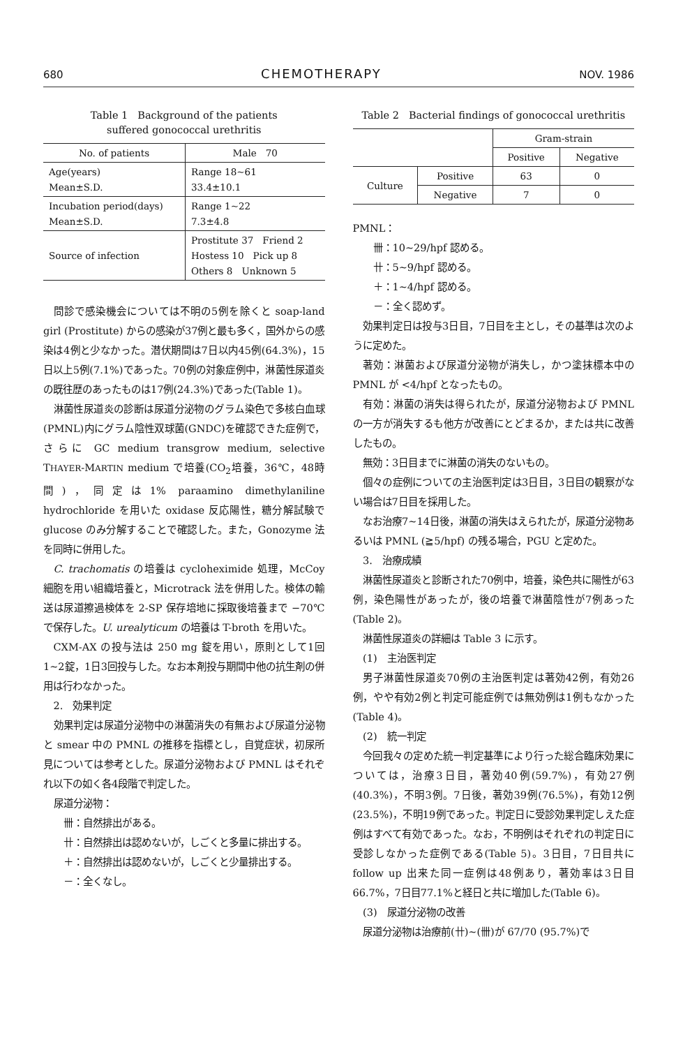680 CHEMOTHERAPY NOV. 1986
Table 1　Background of the patients
suffered gonococcal urethritis
| No. of patients | Male 70 |
| --- | --- |
| Age(years) Mean±S.D. | Range 18~61 33.4±10.1 |
| Incubation period(days) Mean±S.D. | Range 1~22 7.3±4.8 |
| Source of infection | Prostitute 37 Friend 2 Hostess 10 Pick up 8 Others 8 Unknown 5 |
問診で感染機会については不明の5例を除くと soap-land girl (Prostitute) からの感染が37例と最も多く，国外からの感染は4例と少なかった。潜伏期間は7日以内45例(64.3%)，15日以上5例(7.1%)であった。70例の対象症例中，淋菌性尿道炎の既往歴のあったものは17例(24.3%)であった(Table 1)。
淋菌性尿道炎の診断は尿道分泌物のグラム染色で多核白血球(PMNL)内にグラム陰性双球菌(GNDC)を確認できた症例で，さらに GC medium transgrow medium, selective THAYER-MARTIN medium で培養(CO<sub>2</sub>培養，36℃，48時間)，同定は1% paraamino dimethylaniline hydrochloride を用いた oxidase 反応陽性，糖分解試験で glucose のみ分解することで確認した。また，Gonozyme 法を同時に併用した。
C. trachomatis の培養は cycloheximide 処理，McCoy 細胞を用い組織培養と，Microtrack 法を併用した。検体の輸送は尿道擦過検体を 2-SP 保存培地に採取後培養まで −70℃ で保存した。U. urealyticum の培養は T-broth を用いた。
CXM-AX の投与法は 250 mg 錠を用い，原則として1回1~2錠，1日3回投与した。なお本剤投与期間中他の抗生剤の併用は行わなかった。
2.　効果判定
効果判定は尿道分泌物中の淋菌消失の有無および尿道分泌物と smear 中の PMNL の推移を指標とし，自覚症状，初尿所見については参考とした。尿道分泌物および PMNL はそれぞれ以下の如く各4段階で判定した。
尿道分泌物：
卌：自然排出がある。
卄：自然排出は認めないが，しごくと多量に排出する。
＋：自然排出は認めないが，しごくと少量排出する。
－：全くなし。
Table 2　Bacterial findings of gonococcal urethritis
| | | Gram-strain | |
| --- | --- | --- | --- |
| | | Positive | Negative |
| Culture | Positive | 63 | 0 |
| | Negative | 7 | 0 |
PMNL：
卌：10~29/hpf 認める。
卄：5~9/hpf 認める。
＋：1~4/hpf 認める。
－：全く認めず。
効果判定日は投与3日目，7日目を主とし，その基準は次のように定めた。
著効：淋菌および尿道分泌物が消失し，かつ塗抹標本中の PMNL が <4/hpf となったもの。
有効：淋菌の消失は得られたが，尿道分泌物および PMNL の一方が消失するも他方が改善にとどまるか，または共に改善したもの。
無効：3日目までに淋菌の消失のないもの。
個々の症例についての主治医判定は3日目，3日目の観察がない場合は7日目を採用した。
なお治療7~14日後，淋菌の消失はえられたが，尿道分泌物あるいは PMNL (≧5/hpf) の残る場合，PGU と定めた。
3.　治療成績
淋菌性尿道炎と診断された70例中，培養，染色共に陽性が63例，染色陽性があったが，後の培養で淋菌陰性が7例あった(Table 2)。
淋菌性尿道炎の詳細は Table 3 に示す。
(1)　主治医判定
男子淋菌性尿道炎70例の主治医判定は著効42例，有効26例，やや有効2例と判定可能症例では無効例は1例もなかった(Table 4)。
(2)　統一判定
今回我々の定めた統一判定基準により行った総合臨床効果については，治療3日目，著効40例(59.7%)，有効27例(40.3%)，不明3例。7日後，著効39例(76.5%)，有効12例(23.5%)，不明19例であった。判定日に受診効果判定しえた症例はすべて有効であった。なお，不明例はそれぞれの判定日に受診しなかった症例である(Table 5)。3日目，7日目共に follow up 出来た同一症例は48例あり，著効率は3日目66.7%，7日目77.1%と経日と共に増加した(Table 6)。
(3)　尿道分泌物の改善
尿道分泌物は治療前(卄)~(卌)が 67/70 (95.7%)で